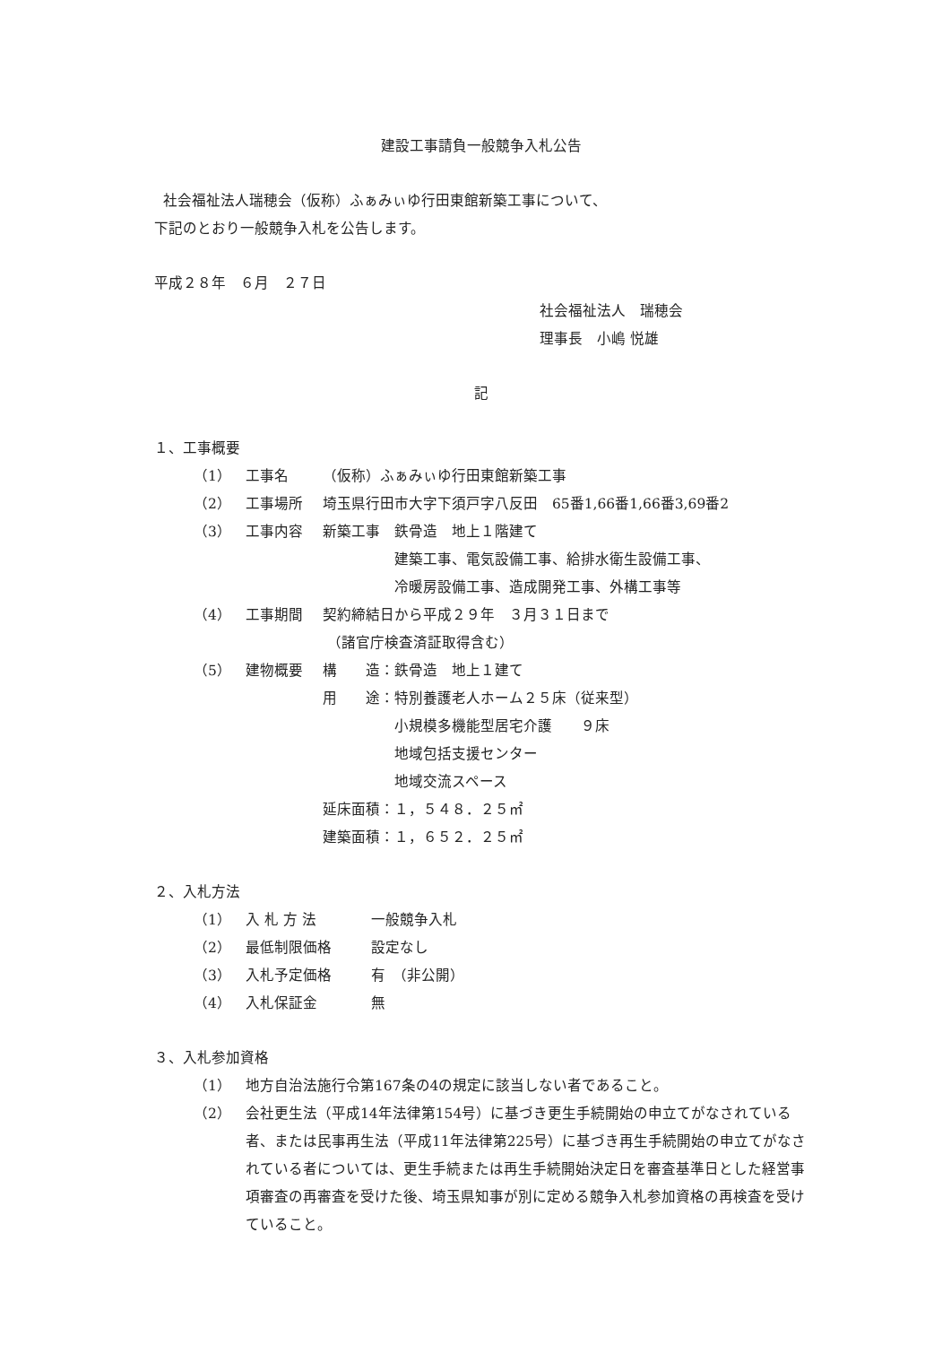建設工事請負一般競争入札公告
社会福祉法人瑞穂会（仮称）ふぁみぃゆ行田東館新築工事について、
下記のとおり一般競争入札を公告します。
平成２８年　６月　２７日
社会福祉法人　瑞穂会
理事長　小嶋 悦雄
記
１、工事概要
（1） 工事名 （仮称）ふぁみぃゆ行田東館新築工事
（2） 工事場所 埼玉県行田市大字下須戸字八反田　65番1,66番1,66番3,69番2
（3） 工事内容 新築工事　鉄骨造　地上１階建て
　　　　　建築工事、電気設備工事、給排水衛生設備工事、
　　　　　冷暖房設備工事、造成開発工事、外構工事等
（4） 工事期間 契約締結日から平成２９年　３月３１日まで
（諸官庁検査済証取得含む）
（5） 建物概要 構　　造：鉄骨造　地上１建て
用　　途：特別養護老人ホーム２５床（従来型）
　　　　　小規模多機能型居宅介護　　９床
　　　　　地域包括支援センター
　　　　　地域交流スペース
延床面積：１，５４８．２５㎡
建築面積：１，６５２．２５㎡
２、入札方法
（1） 入 札 方 法 一般競争入札
（2） 最低制限価格 設定なし
（3） 入札予定価格 有　（非公開）
（4） 入札保証金 無
３、入札参加資格
（1） 地方自治法施行令第167条の4の規定に該当しない者であること。
（2） 会社更生法（平成14年法律第154号）に基づき更生手続開始の申立てがなされている者、または民事再生法（平成11年法律第225号）に基づき再生手続開始の申立てがなされている者については、更生手続または再生手続開始決定日を審査基準日とした経営事項審査の再審査を受けた後、埼玉県知事が別に定める競争入札参加資格の再検査を受けていること。